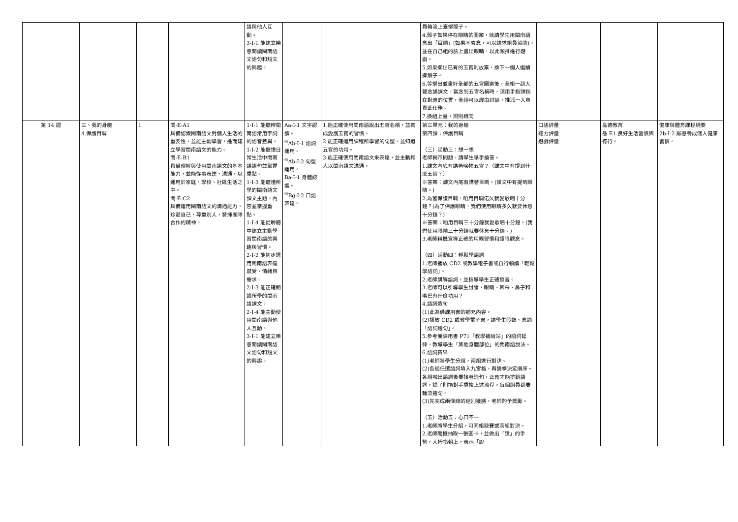| | | | | 語與他人互動。 3-Ⅰ-1 能建立樂意閱讀閩南語文語句和短文的興趣。 | | | 員輪流上臺擲骰子。 4.骰子如果停在眼睛的圖案，就請學生用閩南語念出「目睭」(如果不會念，可以請求組員協助)，並在自己組的臉上畫出眼睛，以此類推進行遊戲。 5.如果擲出已有的五官則放棄，換下一個人繼續擲骰子。 6.等擲出並畫好全部的五官圖案後，全組一起大聲念誦課文。當念到五官名稱時，須用手指頭指在對應的位置，全組可以經由討論，推派一人負責此任務。 7.換組上臺，規則相同 | | | |
| 第 14 週 | 三、我的身軀 4.保護目睭 | 1 | 閩-E-A1 具備認識閩南語文對個人生活的重要性，並能主動學習，進而建立學習閩南語文的能力。 閩-E-B1 具備理解與使用閩南語文的基本能力，並能從事表達、溝通，以運用於家庭、學校、社區生活之中。 閩-E-C2 具備運用閩南語文的溝通能力，珍愛自己、尊重別人，發揮團隊合作的精神。 | 1-Ⅰ-1 能聽辨閩南語常用字詞的語音差異。 1-Ⅰ-2 能聽懂日常生活中閩南語語句並掌握重點。 1-Ⅰ-3 能聽懂所學的閩南語文課文主題、內容並掌握重點。 1-Ⅰ-4 能從聆聽中建立主動學習閩南語的興趣與習慣。 2-Ⅰ-2 能初步運用閩南語表達感受、情緒與需求。 2-Ⅰ-3 能正確朗讀所學的閩南語課文。 2-Ⅰ-4 能主動使用閩南語與他人互動。 3-Ⅰ-1 能建立樂意閱讀閩南語文語句和短文的興趣。 | Aa-Ⅰ-1 文字認讀。 <sup>◎</sup>Ab-Ⅰ-1 語詞運用。 <sup>◎</sup>Ab-Ⅰ-2 句型運用。 Ba-Ⅰ-1 身體認識。 <sup>◎</sup>Bg-Ⅰ-2 口語表達。 | 1.能正確使用閩南語說出五官名稱，並養成愛護五官的習慣。 2.能正確運用課程所學習的句型，並知道五官的功用。 3.能正確使用閩南語文來表達，並主動和人以閩南語文溝通。 | 第三單元：我的身軀 第四課：保護目睭 （三）活動三：想一想 老師揭示問題，請學生舉手搶答。 1.課文內底有講著啥物五官？（課文中有提到什麼五官？） ※答案：課文內底有講著目睭。(課文中有提到眼睛。) 2.為著保護目睭，咱用目睭偌久就愛歇睏十分鐘？(為了保護眼睛，我們使用眼睛多久就要休息十分鐘？) ※答案：咱用目睭三十分鐘就愛歇睏十分鐘。(我們使用眼睛三十分鐘就要休息十分鐘。) 3.老師藉機宣導正確的用眼習慣和護眼觀念。 （四）活動四：輕鬆學語詞 1.老師播放 CD2 或教學電子書或自行領讀「輕鬆學語詞」。 2.老師講解語詞，並指導學生正確發音。 3.老師可以引導學生討論，眼睛、耳朵、鼻子和嘴巴有什麼功用？ 4.語詞造句 (1)此為備課用書的補充內容。 (2)播放 CD2 或教學電子書，請學生聆聽、念誦「語詞造句」。 5.參考備課用書 P71「教學補給站」的語詞延伸，教導學生「其他身體部位」的閩南語說法。 6.語詞賓果 (1)老師將學生分組，兩組進行對決。 (2)各組任選語詞填入九宮格，再猜拳決定順序。各組喊出語詞後要接著造句，正確才能塗銷語詞，錯了則換對手重複上述流程，每個組員都要輪流造句。 (3)先完成兩條線的組別獲勝，老師酌予獎勵。 （五）活動五：心口不一 1.老師將學生分組，可同組競賽或兩組對決。 2.老師隨機抽取一張圖卡，並做出「讚」的手勢，大拇指朝上，表示「說 | 口語評量 聽力評量 遊戲評量 | 品德教育 品 E1 良好生活習慣與德行。 | 健康與體育課程綱要 2b-I-2 願意養成個人健康習慣。 |